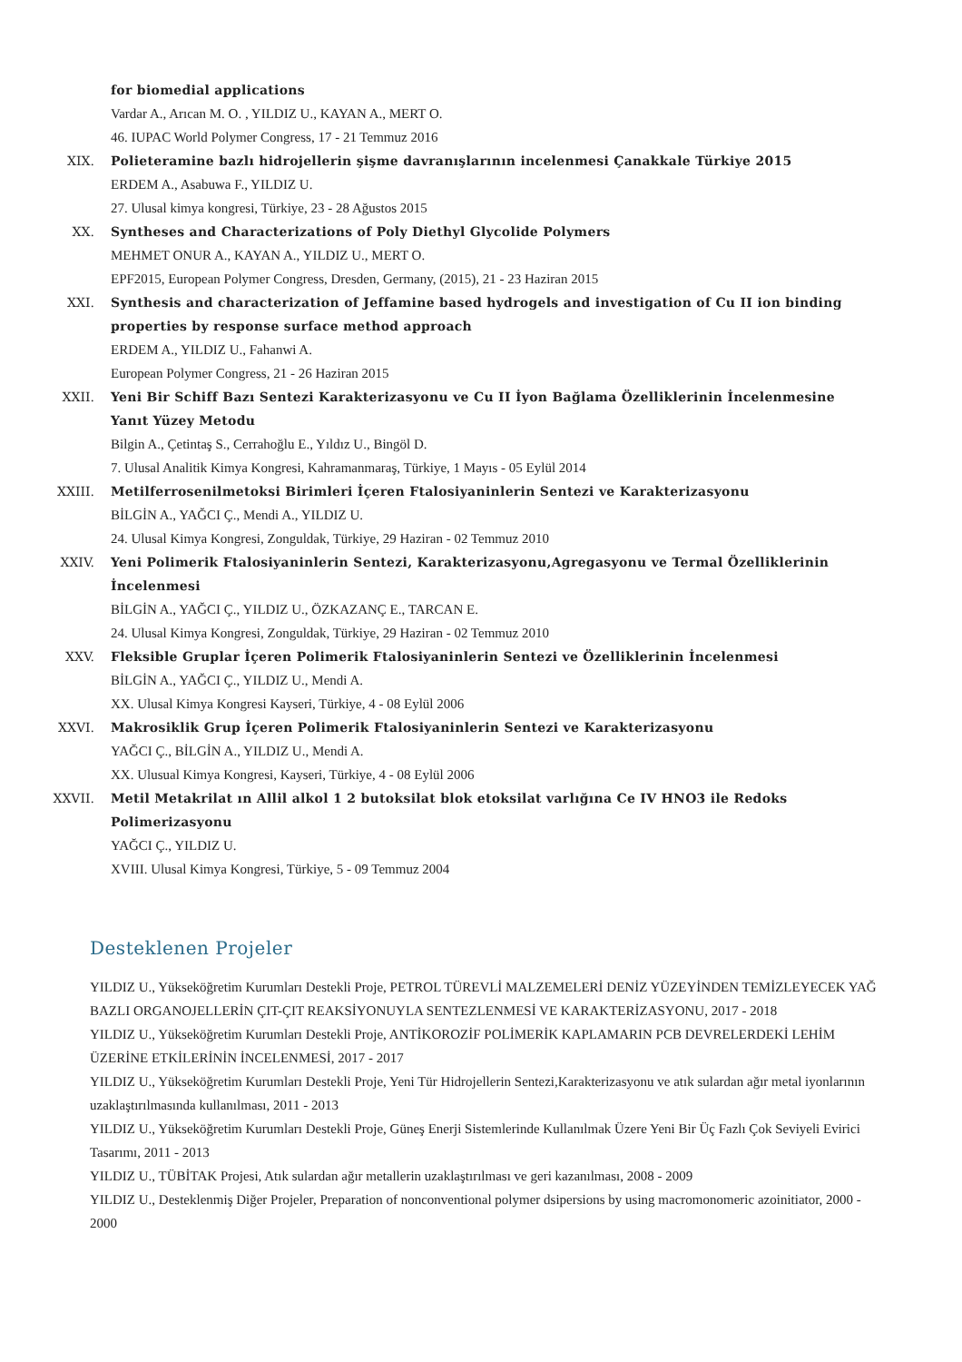for biomedial applications
Vardar A., Arıcan M. O. , YILDIZ U., KAYAN A., MERT O.
46. IUPAC World Polymer Congress, 17 - 21 Temmuz 2016
XIX. Polieteramine bazlı hidrojellerin şişme davranışlarının incelenmesi Çanakkale Türkiye 2015
ERDEM A., Asabuwa F., YILDIZ U.
27. Ulusal kimya kongresi, Türkiye, 23 - 28 Ağustos 2015
XX. Syntheses and Characterizations of Poly Diethyl Glycolide Polymers
MEHMET ONUR A., KAYAN A., YILDIZ U., MERT O.
EPF2015, European Polymer Congress, Dresden, Germany, (2015), 21 - 23 Haziran 2015
XXI. Synthesis and characterization of Jeffamine based hydrogels and investigation of Cu II ion binding properties by response surface method approach
ERDEM A., YILDIZ U., Fahanwi A.
European Polymer Congress, 21 - 26 Haziran 2015
XXII. Yeni Bir Schiff Bazı Sentezi Karakterizasyonu ve Cu II İyon Bağlama Özelliklerinin İncelenmesine Yanıt Yüzey Metodu
Bilgin A., Çetintaş S., Cerrahoğlu E., Yıldız U., Bingöl D.
7. Ulusal Analitik Kimya Kongresi, Kahramanmaraş, Türkiye, 1 Mayıs - 05 Eylül 2014
XXIII. Metilferrosenilmetoksi Birimleri İçeren Ftalosiyaninlerin Sentezi ve Karakterizasyonu
BİLGİN A., YAĞCI Ç., Mendi A., YILDIZ U.
24. Ulusal Kimya Kongresi, Zonguldak, Türkiye, 29 Haziran - 02 Temmuz 2010
XXIV. Yeni Polimerik Ftalosiyaninlerin Sentezi, Karakterizasyonu,Agregasyonu ve Termal Özelliklerinin İncelenmesi
BİLGİN A., YAĞCI Ç., YILDIZ U., ÖZKAZANÇ E., TARCAN E.
24. Ulusal Kimya Kongresi, Zonguldak, Türkiye, 29 Haziran - 02 Temmuz 2010
XXV. Fleksible Gruplar İçeren Polimerik Ftalosiyaninlerin Sentezi ve Özelliklerinin İncelenmesi
BİLGİN A., YAĞCI Ç., YILDIZ U., Mendi A.
XX. Ulusal Kimya Kongresi Kayseri, Türkiye, 4 - 08 Eylül 2006
XXVI. Makrosiklik Grup İçeren Polimerik Ftalosiyaninlerin Sentezi ve Karakterizasyonu
YAĞCI Ç., BİLGİN A., YILDIZ U., Mendi A.
XX. Ulusual Kimya Kongresi, Kayseri, Türkiye, 4 - 08 Eylül 2006
XXVII. Metil Metakrilat ın Allil alkol 1 2 butoksilat blok etoksilat varlığına Ce IV HNO3 ile Redoks Polimerizasyonu
YAĞCI Ç., YILDIZ U.
XVIII. Ulusal Kimya Kongresi, Türkiye, 5 - 09 Temmuz 2004
Desteklenen Projeler
YILDIZ U., Yükseköğretim Kurumları Destekli Proje, PETROL TÜREVLİ MALZEMELERİ DENİZ YÜZEYİNDEN TEMİZLEYECEK YAĞ BAZLI ORGANOJELLERİN ÇIT-ÇIT REAKSİYONUYLA SENTEZLENMESİ VE KARAKTERİZASYONU, 2017 - 2018
YILDIZ U., Yükseköğretim Kurumları Destekli Proje, ANTİKOROZİF POLİMERİK KAPLAMARIN PCB DEVRELERDEKİ LEHİM ÜZERİNE ETKİLERİNİN İNCELENMESİ, 2017 - 2017
YILDIZ U., Yükseköğretim Kurumları Destekli Proje, Yeni Tür Hidrojellerin Sentezi,Karakterizasyonu ve atık sulardan ağır metal iyonlarının uzaklaştırılmasında kullanılması, 2011 - 2013
YILDIZ U., Yükseköğretim Kurumları Destekli Proje, Güneş Enerji Sistemlerinde Kullanılmak Üzere Yeni Bir Üç Fazlı Çok Seviyeli Evirici Tasarımı, 2011 - 2013
YILDIZ U., TÜBİTAK Projesi, Atık sulardan ağır metallerin uzaklaştırılması ve geri kazanılması, 2008 - 2009
YILDIZ U., Desteklenmiş Diğer Projeler, Preparation of nonconventional polymer dsipersions by using macromonomeric azoinitiator, 2000 - 2000